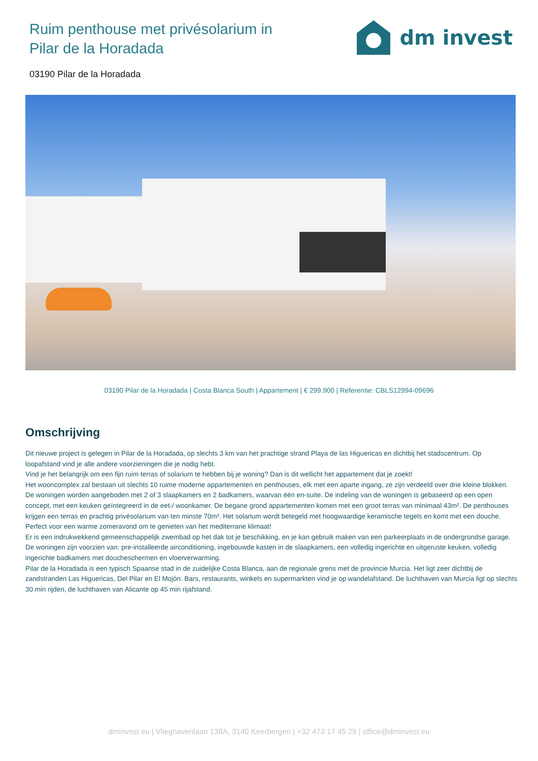Ruim penthouse met privésolarium in
Pilar de la Horadada
dm invest
03190 Pilar de la Horadada
03190 Pilar de la Horadada | Costa Blanca South | Appartement | € 299.900 | Referentie: CBLS12994-09696
Omschrijving
Dit nieuwe project is gelegen in Pilar de la Horadada, op slechts 3 km van het prachtige strand Playa de las Higuericas en dichtbij het stadscentrum. Op loopafstand vind je alle andere voorzieningen die je nodig hebt.
Vind je het belangrijk om een fijn ruim terras of solarium te hebben bij je woning? Dan is dit wellicht het appartement dat je zoekt!
Het wooncomplex zal bestaan uit slechts 10 ruime moderne appartementen en penthouses, elk met een aparte ingang, ze zijn verdeeld over drie kleine blokken.
De woningen worden aangeboden met 2 of 3 slaapkamers en 2 badkamers, waarvan één en-suite. De indeling van de woningen is gebaseerd op een open concept, met een keuken geïntegreerd in de eet-/ woonkamer. De begane grond appartementen komen met een groot terras van minimaal 43m². De penthouses krijgen een terras en prachtig privésolarium van ten minste 70m². Het solarium wordt betegeld met hoogwaardige keramische tegels en komt met een douche. Perfect voor een warme zomeravond om te genieten van het mediterrane klimaat!
Er is een indrukwekkend gemeenschappelijk zwembad op het dak tot je beschikking, en je kan gebruik maken van een parkeerplaats in de ondergrondse garage.
De woningen zijn voorzien van: pre-installeerde airconditioning, ingebouwde kasten in de slaapkamers, een volledig ingerichte en uitgeruste keuken, volledig ingerichte badkamers met doucheschermen en vloerverwarming.
Pilar de la Horadada is een typisch Spaanse stad in de zuidelijke Costa Blanca, aan de regionale grens met de provincie Murcia. Het ligt zeer dichtbij de zandstranden Las Higuericas, Del Pilar en El Mojón. Bars, restaurants, winkels en supermarkten vind je op wandelafstand. De luchthaven van Murcia ligt op slechts 30 min rijden, de luchthaven van Alicante op 45 min rijafstand.
dminvest.eu | Vlieghavenlaan 138A, 3140 Keerbergen | +32 473 17 45 29 | office@dminvest.eu